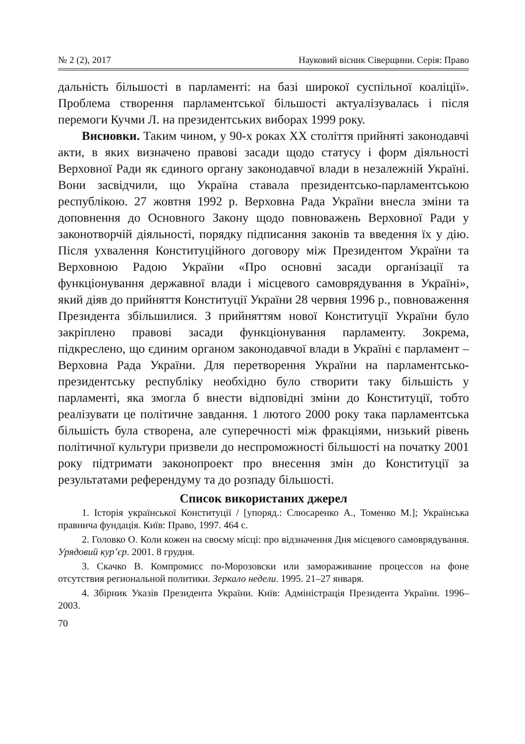№ 2 (2), 2017 Науковий вісник Сіверщини. Серія: Право
дальність більшості в парламенті: на базі широкої суспільної коаліції». Проблема створення парламентської більшості актуалізувалась і після перемоги Кучми Л. на президентських виборах 1999 року.
Висновки. Таким чином, у 90-х роках XX століття прийняті законодавчі акти, в яких визначено правові засади щодо статусу і форм діяльності Верховної Ради як єдиного органу законодавчої влади в незалежній Україні. Вони засвідчили, що Україна ставала президентсько-парламентською республікою. 27 жовтня 1992 р. Верховна Рада України внесла зміни та доповнення до Основного Закону щодо повноважень Верховної Ради у законотворчій діяльності, порядку підписання законів та введення їх у дію. Після ухвалення Конституційного договору між Президентом України та Верховною Радою України «Про основні засади організації та функціонування державної влади і місцевого самоврядування в Україні», який діяв до прийняття Конституції України 28 червня 1996 р., повноваження Президента збільшилися. З прийняттям нової Конституції України було закріплено правові засади функціонування парламенту. Зокрема, підкреслено, що єдиним органом законодавчої влади в Україні є парламент – Верховна Рада України. Для перетворення України на парламентсько-президентську республіку необхідно було створити таку більшість у парламенті, яка змогла б внести відповідні зміни до Конституції, тобто реалізувати це політичне завдання. 1 лютого 2000 року така парламентська більшість була створена, але суперечності між фракціями, низький рівень політичної культури призвели до неспроможності більшості на початку 2001 року підтримати законопроект про внесення змін до Конституції за результатами референдуму та до розпаду більшості.
Список використаних джерел
1. Історія української Конституції / [упоряд.: Слюсаренко А., Томенко М.]; Українська правнича фундація. Київ: Право, 1997. 464 с.
2. Головко О. Коли кожен на своєму місці: про відзначення Дня місцевого самоврядування. Урядовий кур’єр. 2001. 8 грудня.
3. Скачко В. Компромисс по-Морозовски или замораживание процессов на фоне отсутствия региональной политики. Зеркало недели. 1995. 21–27 января.
4. Збірник Указів Президента України. Київ: Адміністрація Президента України. 1996–2003.
70